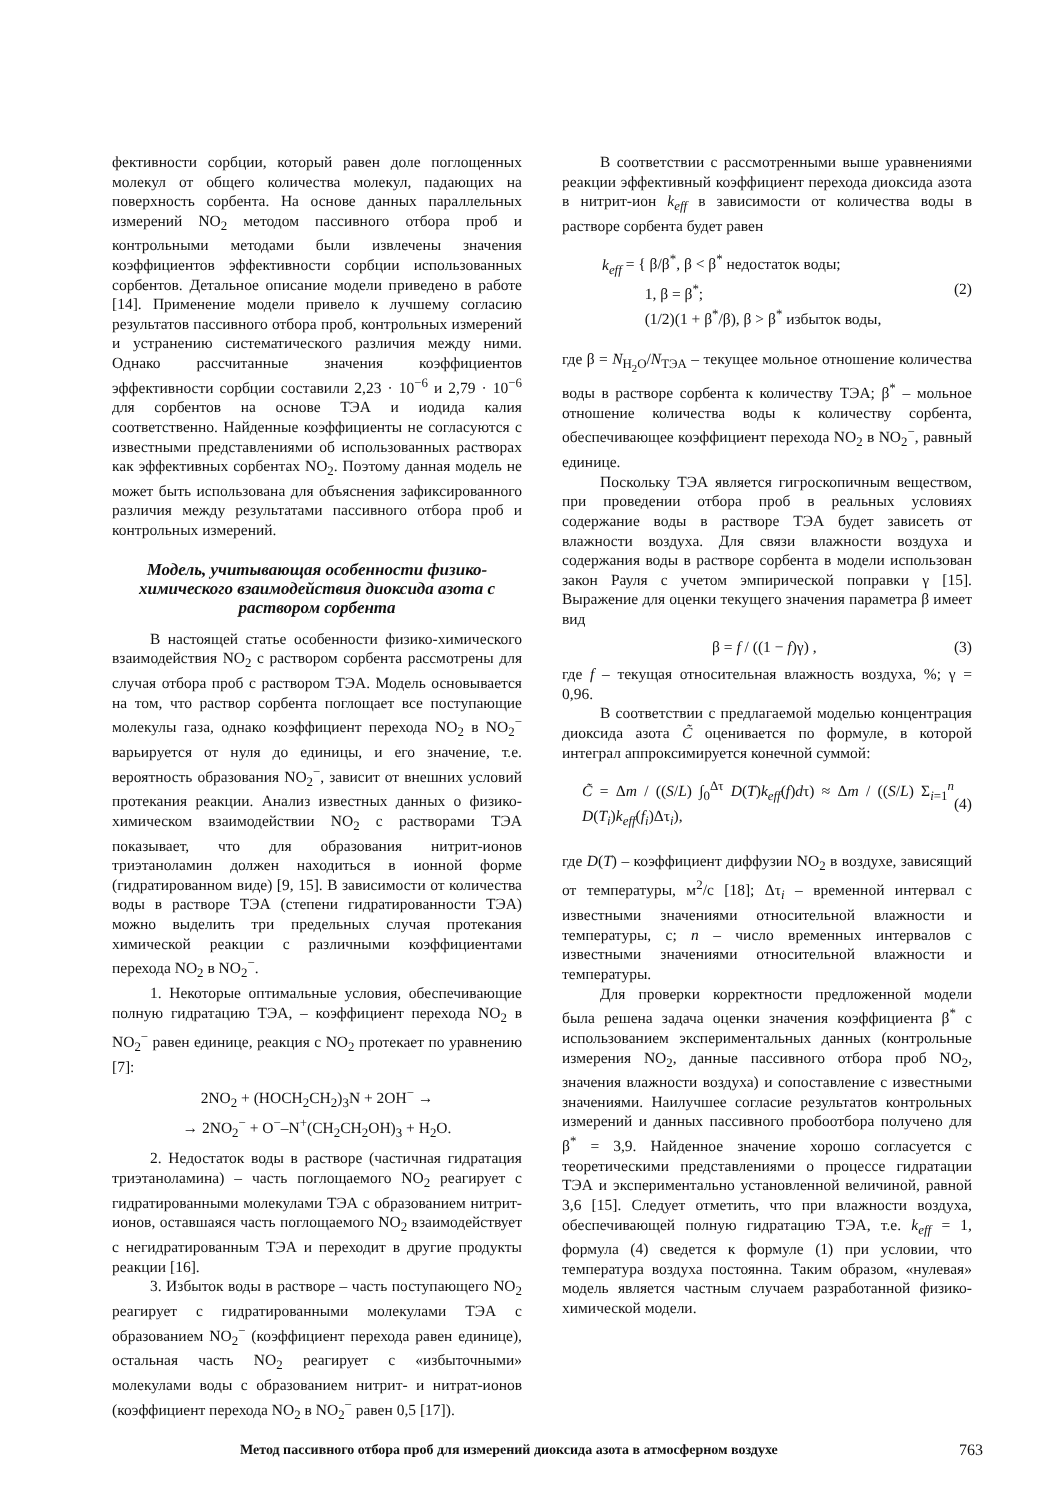фективности сорбции, который равен доле поглощенных молекул от общего количества молекул, падающих на поверхность сорбента. На основе данных параллельных измерений NO<sub>2</sub> методом пассивного отбора проб и контрольными методами были извлечены значения коэффициентов эффективности сорбции использованных сорбентов. Детальное описание модели приведено в работе [14]. Применение модели привело к лучшему согласию результатов пассивного отбора проб, контрольных измерений и устранению систематического различия между ними. Однако рассчитанные значения коэффициентов эффективности сорбции составили 2,23 · 10<sup>−6</sup> и 2,79 · 10<sup>−6</sup> для сорбентов на основе ТЭА и иодида калия соответственно. Найденные коэффициенты не согласуются с известными представлениями об использованных растворах как эффективных сорбентах NO<sub>2</sub>. Поэтому данная модель не может быть использована для объяснения зафиксированного различия между результатами пассивного отбора проб и контрольных измерений.
Модель, учитывающая особенности физико-химического взаимодействия диоксида азота с раствором сорбента
В настоящей статье особенности физико-химического взаимодействия NO<sub>2</sub> с раствором сорбента рассмотрены для случая отбора проб с раствором ТЭА. Модель основывается на том, что раствор сорбента поглощает все поступающие молекулы газа, однако коэффициент перехода NO<sub>2</sub> в NO<sub>2</sub><sup>−</sup> варьируется от нуля до единицы, и его значение, т.е. вероятность образования NO<sub>2</sub><sup>−</sup>, зависит от внешних условий протекания реакции. Анализ известных данных о физико-химическом взаимодействии NO<sub>2</sub> с растворами ТЭА показывает, что для образования нитрит-ионов триэтаноламин должен находиться в ионной форме (гидратированном виде) [9, 15]. В зависимости от количества воды в растворе ТЭА (степени гидратированности ТЭА) можно выделить три предельных случая протекания химической реакции с различными коэффициентами перехода NO<sub>2</sub> в NO<sub>2</sub><sup>−</sup>.
1. Некоторые оптимальные условия, обеспечивающие полную гидратацию ТЭА, – коэффициент перехода NO<sub>2</sub> в NO<sub>2</sub><sup>−</sup> равен единице, реакция с NO<sub>2</sub> протекает по уравнению [7]:
2NO<sub>2</sub> + (HOCH<sub>2</sub>CH<sub>2</sub>)<sub>3</sub>N + 2OH<sup>−</sup> →
→ 2NO<sub>2</sub><sup>−</sup> + O<sup>−</sup>–N<sup>+</sup>(CH<sub>2</sub>CH<sub>2</sub>OH)<sub>3</sub> + H<sub>2</sub>O.
2. Недостаток воды в растворе (частичная гидратация триэтаноламина) – часть поглощаемого NO<sub>2</sub> реагирует с гидратированными молекулами ТЭА с образованием нитрит-ионов, оставшаяся часть поглощаемого NO<sub>2</sub> взаимодействует с негидратированным ТЭА и переходит в другие продукты реакции [16].
3. Избыток воды в растворе – часть поступающего NO<sub>2</sub> реагирует с гидратированными молекулами ТЭА с образованием NO<sub>2</sub><sup>−</sup> (коэффициент перехода равен единице), остальная часть NO<sub>2</sub> реагирует с «избыточными» молекулами воды с образованием нитрит- и нитрат-ионов (коэффициент перехода NO<sub>2</sub> в NO<sub>2</sub><sup>−</sup> равен 0,5 [17]).
В соответствии с рассмотренными выше уравнениями реакции эффективный коэффициент перехода диоксида азота в нитрит-ион k<sub>eff</sub> в зависимости от количества воды в растворе сорбента будет равен
k<sub>eff</sub> = { β/β<sup>*</sup>, β < β<sup>*</sup> недостаток воды;
1, β = β<sup>*</sup>;
(1/2)(1 + β<sup>*</sup>/β), β > β<sup>*</sup> избыток воды,
(2)
где β = N<sub>H<sub>2</sub>O</sub>/N<sub>ТЭА</sub> – текущее мольное отношение количества воды в растворе сорбента к количеству ТЭА; β<sup>*</sup> – мольное отношение количества воды к количеству сорбента, обеспечивающее коэффициент перехода NO<sub>2</sub> в NO<sub>2</sub><sup>−</sup>, равный единице.
Поскольку ТЭА является гигроскопичным веществом, при проведении отбора проб в реальных условиях содержание воды в растворе ТЭА будет зависеть от влажности воздуха. Для связи влажности воздуха и содержания воды в растворе сорбента в модели использован закон Рауля с учетом эмпирической поправки γ [15]. Выражение для оценки текущего значения параметра β имеет вид
β = f / ((1 − f)γ) , (3)
где f – текущая относительная влажность воздуха, %; γ = 0,96.
В соответствии с предлагаемой моделью концентрация диоксида азота C̃ оценивается по формуле, в которой интеграл аппроксимируется конечной суммой:
C̃ = Δm / ((S/L) ∫<sub>0</sub><sup>Δτ</sup> D(T)k<sub>eff</sub>(f)dτ) ≈ Δm / ((S/L) Σ<sub>i=1</sub><sup>n</sup> D(T<sub>i</sub>)k<sub>eff</sub>(f<sub>i</sub>)Δτ<sub>i</sub>),
(4)
где D(T) – коэффициент диффузии NO<sub>2</sub> в воздухе, зависящий от температуры, м<sup>2</sup>/с [18]; Δτ<sub>i</sub> – временной интервал с известными значениями относительной влажности и температуры, с; n – число временных интервалов с известными значениями относительной влажности и температуры.
Для проверки корректности предложенной модели была решена задача оценки значения коэффициента β<sup>*</sup> с использованием экспериментальных данных (контрольные измерения NO<sub>2</sub>, данные пассивного отбора проб NO<sub>2</sub>, значения влажности воздуха) и сопоставление с известными значениями. Наилучшее согласие результатов контрольных измерений и данных пассивного пробоотбора получено для β<sup>*</sup> = 3,9. Найденное значение хорошо согласуется с теоретическими представлениями о процессе гидратации ТЭА и экспериментально установленной величиной, равной 3,6 [15]. Следует отметить, что при влажности воздуха, обеспечивающей полную гидратацию ТЭА, т.е. k<sub>eff</sub> = 1, формула (4) сведется к формуле (1) при условии, что температура воздуха постоянна. Таким образом, «нулевая» модель является частным случаем разработанной физико-химической модели.
Метод пассивного отбора проб для измерений диоксида азота в атмосферном воздухе 763